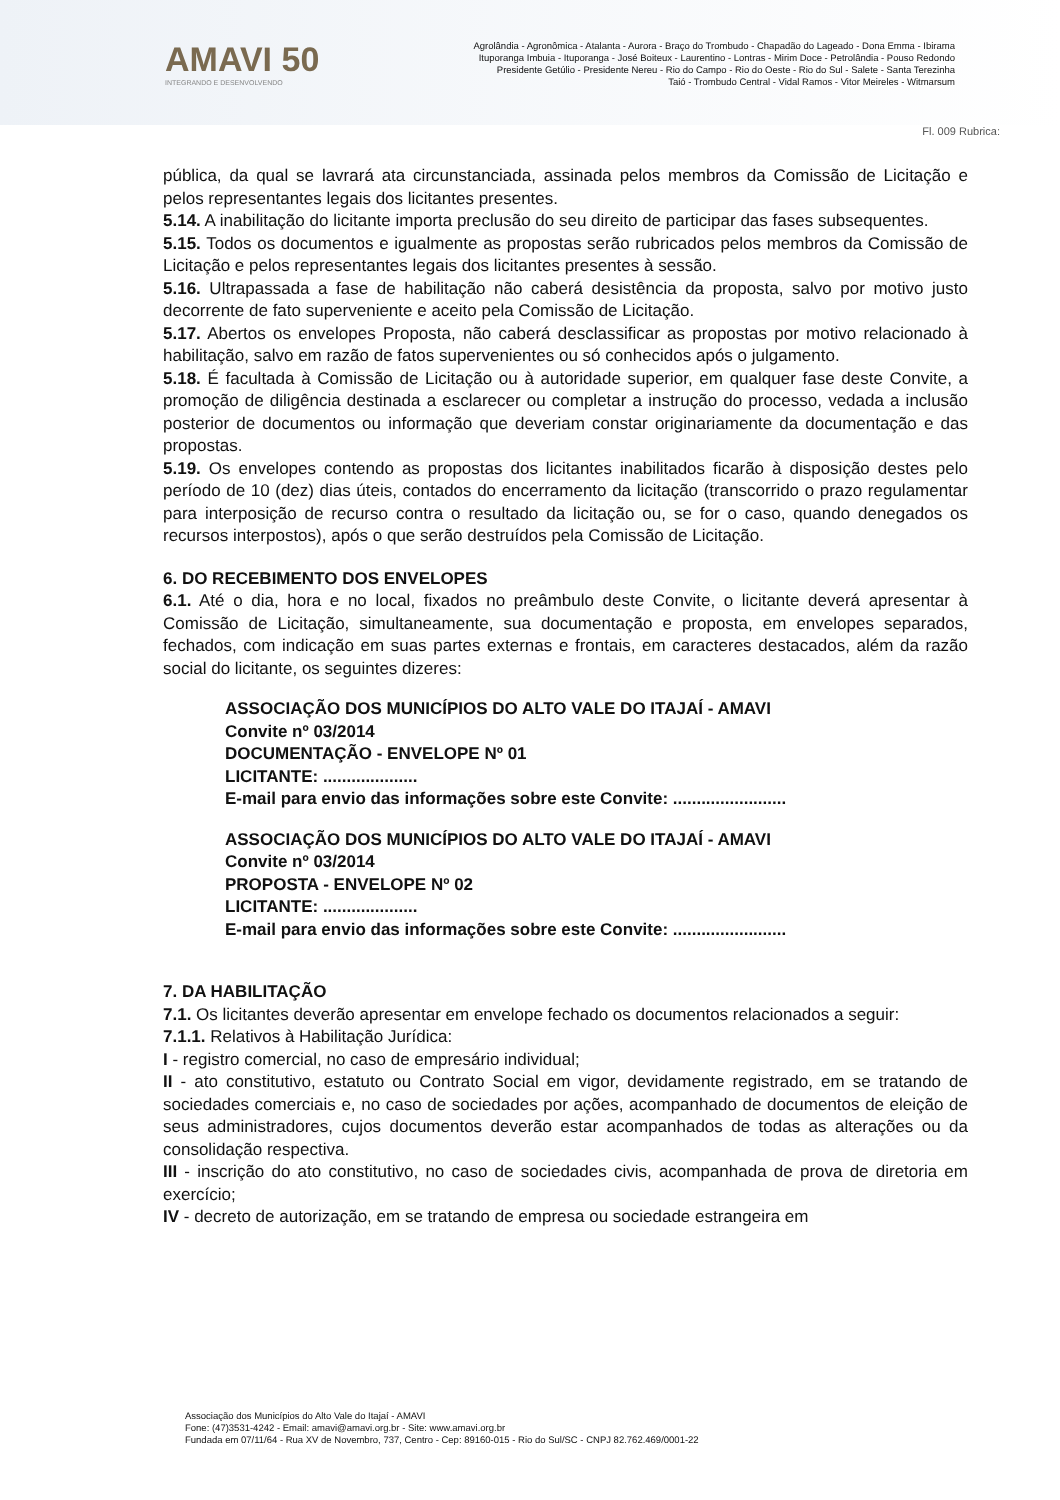AMAVI 50
INTEGRANDO E DESENVOLVENDO
Agrolândia - Agronômica - Atalanta - Aurora - Braço do Trombudo - Chapadão do Lageado - Dona Emma - Ibirama
Ituporanga Imbuia - Ituporanga - José Boiteux - Laurentino - Lontras - Mirim Doce - Petrolândia - Pouso Redondo
Presidente Getúlio - Presidente Nereu - Rio do Campo - Rio do Oeste - Rio do Sul - Salete - Santa Terezinha
Taió - Trombudo Central - Vidal Ramos - Vitor Meireles - Witmarsum
Fl. 009 Rubrica:
pública, da qual se lavrará ata circunstanciada, assinada pelos membros da Comissão de Licitação e pelos representantes legais dos licitantes presentes.
5.14. A inabilitação do licitante importa preclusão do seu direito de participar das fases subsequentes.
5.15. Todos os documentos e igualmente as propostas serão rubricados pelos membros da Comissão de Licitação e pelos representantes legais dos licitantes presentes à sessão.
5.16. Ultrapassada a fase de habilitação não caberá desistência da proposta, salvo por motivo justo decorrente de fato superveniente e aceito pela Comissão de Licitação.
5.17. Abertos os envelopes Proposta, não caberá desclassificar as propostas por motivo relacionado à habilitação, salvo em razão de fatos supervenientes ou só conhecidos após o julgamento.
5.18. É facultada à Comissão de Licitação ou à autoridade superior, em qualquer fase deste Convite, a promoção de diligência destinada a esclarecer ou completar a instrução do processo, vedada a inclusão posterior de documentos ou informação que deveriam constar originariamente da documentação e das propostas.
5.19. Os envelopes contendo as propostas dos licitantes inabilitados ficarão à disposição destes pelo período de 10 (dez) dias úteis, contados do encerramento da licitação (transcorrido o prazo regulamentar para interposição de recurso contra o resultado da licitação ou, se for o caso, quando denegados os recursos interpostos), após o que serão destruídos pela Comissão de Licitação.
6. DO RECEBIMENTO DOS ENVELOPES
6.1. Até o dia, hora e no local, fixados no preâmbulo deste Convite, o licitante deverá apresentar à Comissão de Licitação, simultaneamente, sua documentação e proposta, em envelopes separados, fechados, com indicação em suas partes externas e frontais, em caracteres destacados, além da razão social do licitante, os seguintes dizeres:
ASSOCIAÇÃO DOS MUNICÍPIOS DO ALTO VALE DO ITAJAÍ - AMAVI
Convite nº 03/2014
DOCUMENTAÇÃO - ENVELOPE Nº 01
LICITANTE: ....................
E-mail para envio das informações sobre este Convite: ........................
ASSOCIAÇÃO DOS MUNICÍPIOS DO ALTO VALE DO ITAJAÍ - AMAVI
Convite nº 03/2014
PROPOSTA - ENVELOPE Nº 02
LICITANTE: ....................
E-mail para envio das informações sobre este Convite: ........................
7. DA HABILITAÇÃO
7.1. Os licitantes deverão apresentar em envelope fechado os documentos relacionados a seguir:
7.1.1. Relativos à Habilitação Jurídica:
I - registro comercial, no caso de empresário individual;
II - ato constitutivo, estatuto ou Contrato Social em vigor, devidamente registrado, em se tratando de sociedades comerciais e, no caso de sociedades por ações, acompanhado de documentos de eleição de seus administradores, cujos documentos deverão estar acompanhados de todas as alterações ou da consolidação respectiva.
III - inscrição do ato constitutivo, no caso de sociedades civis, acompanhada de prova de diretoria em exercício;
IV - decreto de autorização, em se tratando de empresa ou sociedade estrangeira em
Associação dos Municípios do Alto Vale do Itajaí - AMAVI
Fone: (47)3531-4242 - Email: amavi@amavi.org.br - Site: www.amavi.org.br
Fundada em 07/11/64 - Rua XV de Novembro, 737, Centro - Cep: 89160-015 - Rio do Sul/SC - CNPJ 82.762.469/0001-22